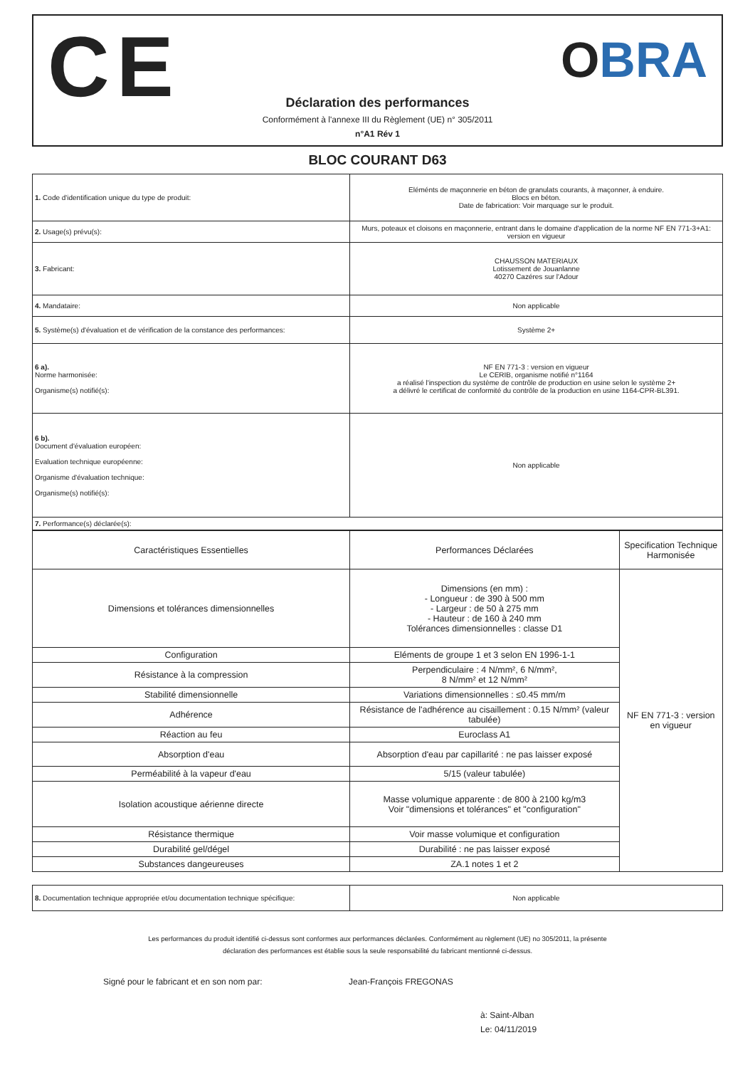CE OBRA
Déclaration des performances
Conformément à l'annexe III du Règlement (UE) n° 305/2011
n°A1 Rév 1
BLOC COURANT D63
| 1. Code d'identification unique du type de produit: | Eléménts de maçonnerie en béton de granulats courants, à maçonner, à enduire. Blocs en béton. Date de fabrication: Voir marquage sur le produit. |
| 2. Usage(s) prévu(s): | Murs, poteaux et cloisons en maçonnerie, entrant dans le domaine d'application de la norme NF EN 771-3+A1: version en vigueur |
| 3. Fabricant: | CHAUSSON MATERIAUX Lotissement de Jouanlanne 40270 Cazéres sur l'Adour |
| 4. Mandataire: | Non applicable |
| 5. Système(s) d'évaluation et de vérification de la constance des performances: | Système 2+ |
| 6 a). Norme harmonisée: Organisme(s) notifié(s): | NF EN 771-3 : version en vigueur Le CERIB, organisme notifié n°1164 a réalisé l'inspection du système de contrôle de production en usine selon le système 2+ a délivré le certificat de conformité du contrôle de la production en usine 1164-CPR-BL391. |
| 6 b). Document d'évaluation européen: Evaluation technique européenne: Organisme d'évaluation technique: Organisme(s) notifié(s): | Non applicable |
| 7. Performance(s) déclarée(s): | |
| Caractéristiques Essentielles | Performances Déclarées | Specification Technique Harmonisée |
| --- | --- | --- |
| Dimensions et tolérances dimensionnelles | Dimensions (en mm) : - Longueur : de 390 à 500 mm - Largeur : de 50 à 275 mm - Hauteur : de 160 à 240 mm Tolérances dimensionnelles : classe D1 | NF EN 771-3 : version en vigueur |
| Configuration | Eléments de groupe 1 et 3 selon EN 1996-1-1 | |
| Résistance à la compression | Perpendiculaire : 4 N/mm², 6 N/mm², 8 N/mm² et 12 N/mm² | |
| Stabilité dimensionnelle | Variations dimensionnelles : ≤0.45 mm/m | |
| Adhérence | Résistance de l'adhérence au cisaillement : 0.15 N/mm² (valeur tabulée) | |
| Réaction au feu | Euroclass A1 | |
| Absorption d'eau | Absorption d'eau par capillarité : ne pas laisser exposé | |
| Perméabilité à la vapeur d'eau | 5/15 (valeur tabulée) | |
| Isolation acoustique aérienne directe | Masse volumique apparente : de 800 à 2100 kg/m3 Voir "dimensions et tolérances" et "configuration" | |
| Résistance thermique | Voir masse volumique et configuration | |
| Durabilité gel/dégel | Durabilité : ne pas laisser exposé | |
| Substances dangeureuses | ZA.1 notes 1 et 2 | |
| 8. Documentation technique appropriée et/ou documentation technique spécifique: | Non applicable |
Les performances du produit identifié ci-dessus sont conformes aux performances déclarées. Conformément au règlement (UE) no 305/2011, la présente déclaration des performances est établie sous la seule responsabilité du fabricant mentionné ci-dessus.
Signé pour le fabricant et en son nom par: Jean-François FREGONAS
à: Saint-Alban
Le: 04/11/2019